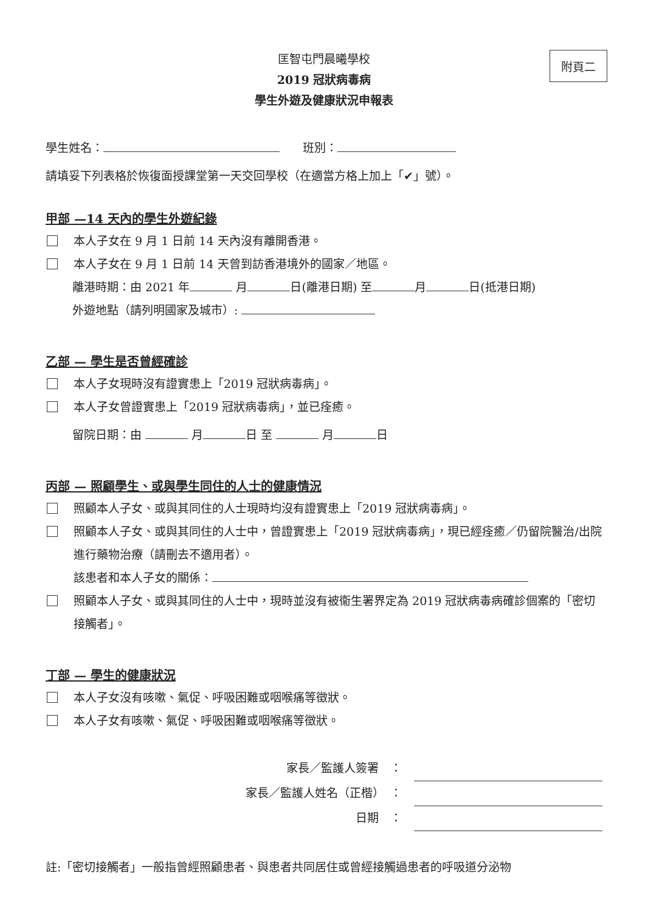附頁二
匡智屯門晨曦學校
2019 冠狀病毒病
學生外遊及健康狀況申報表
學生姓名：　　班別：
請填妥下列表格於恢復面授課堂第一天交回學校（在適當方格上加上「✔」號）。
甲部 —14 天內的學生外遊紀錄
本人子女在 9 月 1 日前 14 天內沒有離開香港。
本人子女在 9 月 1 日前 14 天曾到訪香港境外的國家／地區。
離港時期：由 2021 年 月 日(離港日期) 至 月 日(抵港日期)
外遊地點（請列明國家及城市）:
乙部 — 學生是否曾經確診
本人子女現時沒有證實患上「2019 冠狀病毒病」。
本人子女曾證實患上「2019 冠狀病毒病」，並已痊癒。
留院日期：由 月 日 至 月 日
丙部 — 照顧學生、或與學生同住的人士的健康情況
照顧本人子女、或與其同住的人士現時均沒有證實患上「2019 冠狀病毒病」。
照顧本人子女、或與其同住的人士中，曾證實患上「2019 冠狀病毒病」，現已經痊癒／仍留院醫治/出院進行藥物治療（請刪去不適用者）。
該患者和本人子女的關係：
照顧本人子女、或與其同住的人士中，現時並沒有被衞生署界定為 2019 冠狀病毒病確診個案的「密切接觸者」。
丁部 — 學生的健康狀況
本人子女沒有咳嗽、氣促、呼吸困難或咽喉痛等徵狀。
本人子女有咳嗽、氣促、呼吸困難或咽喉痛等徵狀。
家長／監護人簽署　：
家長／監護人姓名（正楷）　：
日期　：
註:「密切接觸者」一般指曾經照顧患者、與患者共同居住或曾經接觸過患者的呼吸道分泌物